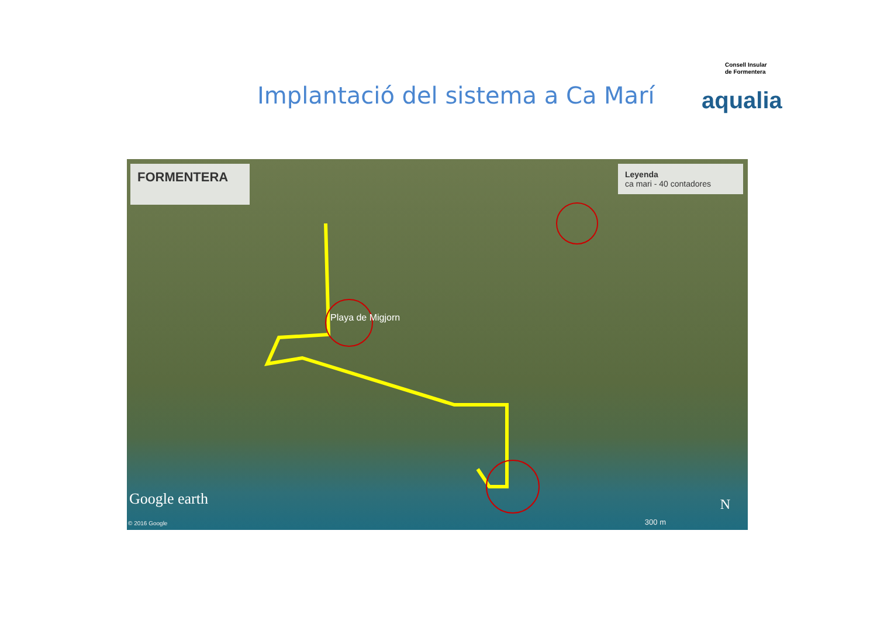Consell Insular
de Formentera
aqualia
Implantació del sistema a Ca Marí
FORMENTERA
Leyenda
ca mari - 40 contadores
Playa de Migjorn
Google earth
© 2016 Google 300 m
N